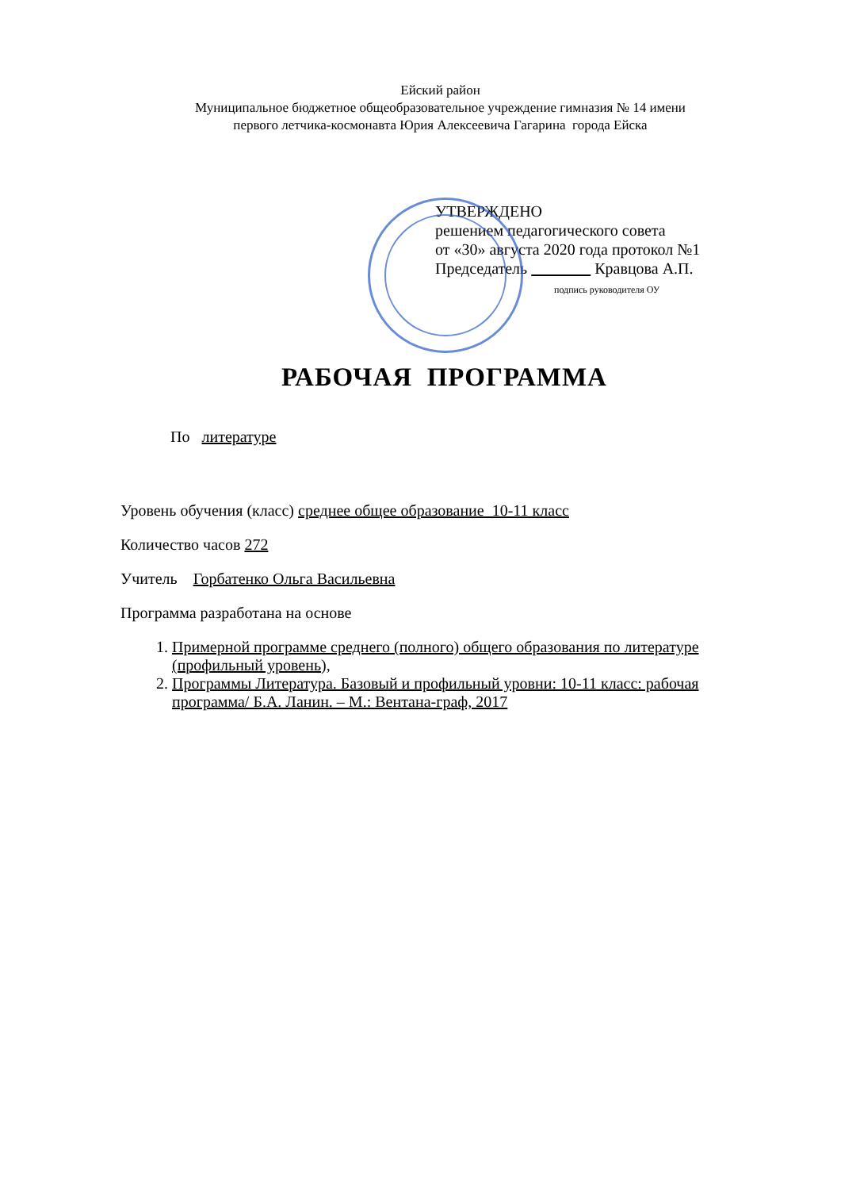Ейский район
Муниципальное бюджетное общеобразовательное учреждение гимназия № 14 имени
первого летчика-космонавта Юрия Алексеевича Гагарина города Ейска
УТВЕРЖДЕНО
решением педагогического совета
от «30» августа 2020 года протокол №1
Председатель Кравцова А.П.
подпись руководителя ОУ
РАБОЧАЯ ПРОГРАММА
По литературе
Уровень обучения (класс) среднее общее образование 10-11 класс
Количество часов 272
Учитель Горбатенко Ольга Васильевна
Программа разработана на основе
1. Примерной программе среднего (полного) общего образования по литературе (профильный уровень),
2. Программы Литература. Базовый и профильный уровни: 10-11 класс: рабочая программа/ Б.А. Ланин. – М.: Вентана-граф, 2017